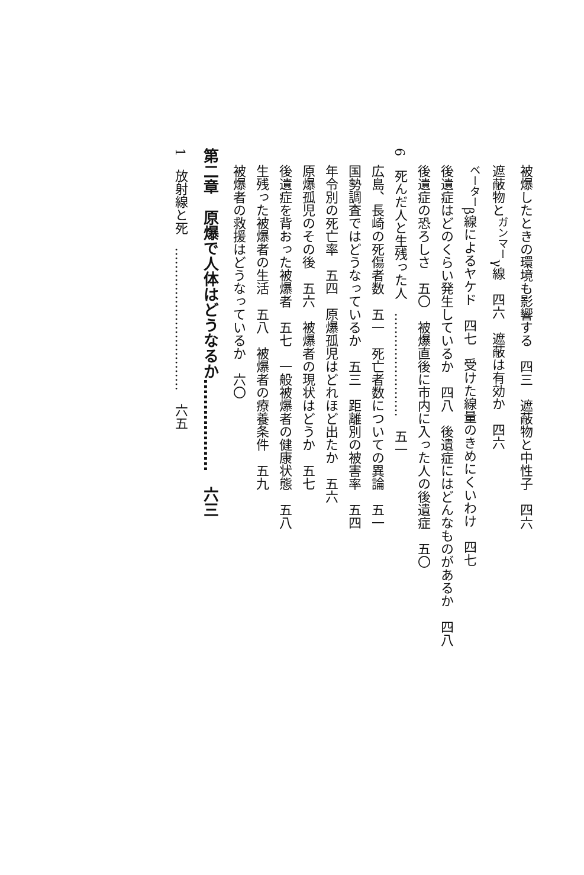被爆したときの環境も影響する　四三　遮蔽物と中性子　四六
遮蔽物と<sup>ガンマー</sup>γ線　四六　遮蔽は有効か　四六
<sup>ベーター</sup>β線によるヤケド　四七　受けた線量のきめにくいわけ　四七
後遺症はどのくらい発生しているか　四八　後遺症にはどんなものがあるか　四八
後遺症の恐ろしさ　五〇　被爆直後に市内に入った人の後遺症　五〇
6　死んだ人と生残った人　……………………　五一
広島、長崎の死傷者数　五一　死亡者数についての異論　五一
国勢調査ではどうなっているか　五三　距離別の被害率　五四
年令別の死亡率　五四　原爆孤児はどれほど出たか　五六
原爆孤児のその後　五六　被爆者の現状はどうか　五七
後遺症を背おった被爆者　五七　一般被爆者の健康状態　五八
生残った被爆者の生活　五八　被爆者の療養条件　五九
被爆者の救援はどうなっているか　六〇
第二章　原爆で人体はどうなるか………………　六三
1　放射線と死　……………………………　六五